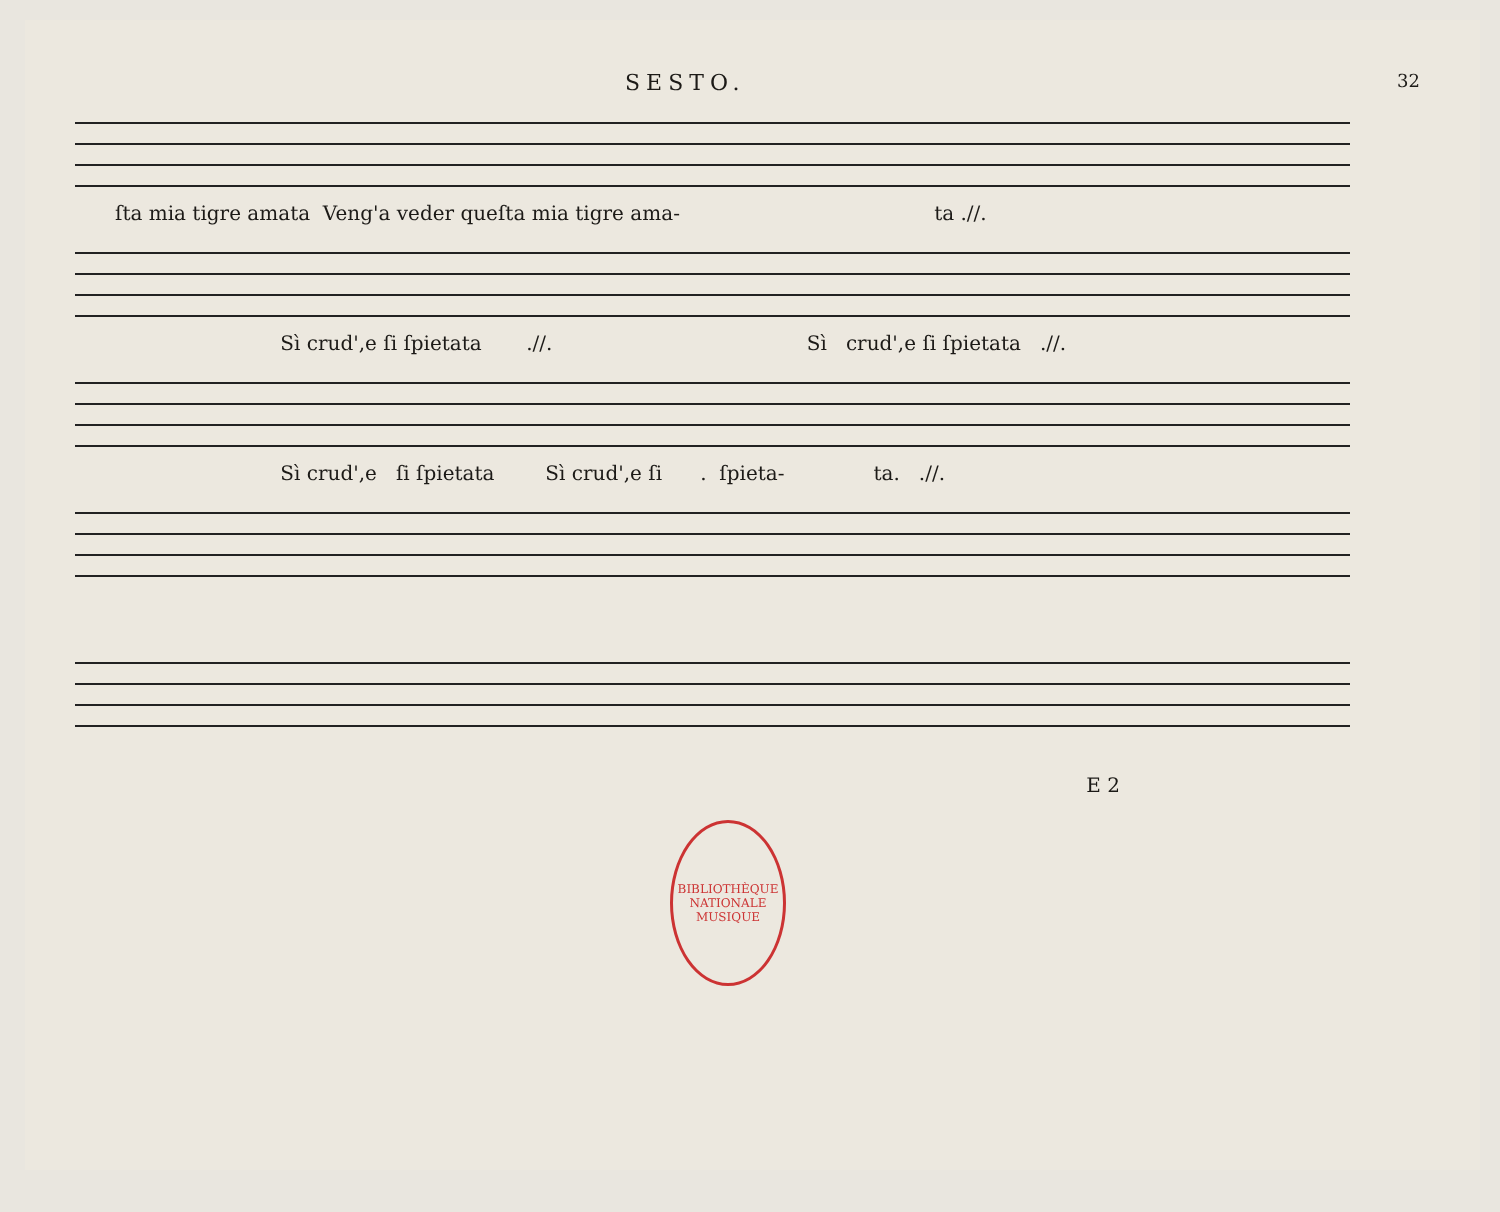SESTO. 32
ſta mia tigre amata Veng'a veder queſta mia tigre ama- ta .//.
Sì crud',e ſi ſpietata .//. Sì crud',e ſi ſpietata .//.
Sì crud',e ſi ſpietata Sì crud',e ſi . ſpieta- ta. .//.
E 2
BIBLIOTHÈQUE NATIONALE
MUSIQUE